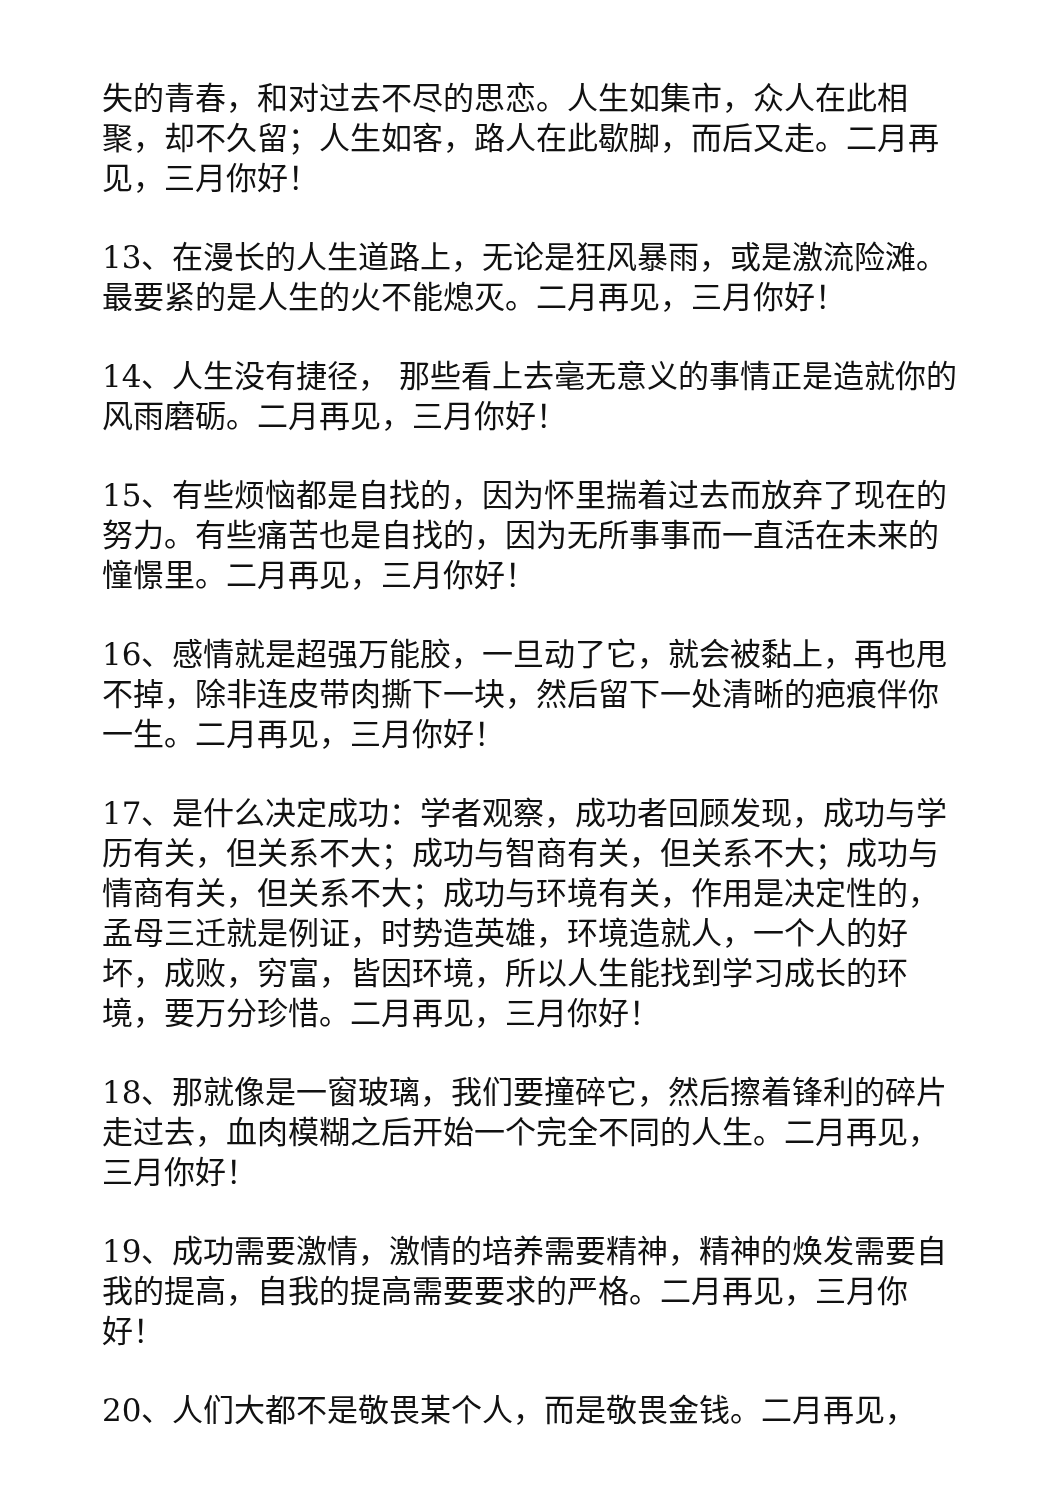失的青春，和对过去不尽的思恋。人生如集市，众人在此相聚，却不久留；人生如客，路人在此歇脚，而后又走。二月再见，三月你好！
13、在漫长的人生道路上，无论是狂风暴雨，或是激流险滩。最要紧的是人生的火不能熄灭。二月再见，三月你好！
14、人生没有捷径， 那些看上去毫无意义的事情正是造就你的风雨磨砺。二月再见，三月你好！
15、有些烦恼都是自找的，因为怀里揣着过去而放弃了现在的努力。有些痛苦也是自找的，因为无所事事而一直活在未来的憧憬里。二月再见，三月你好！
16、感情就是超强万能胶，一旦动了它，就会被黏上，再也甩不掉，除非连皮带肉撕下一块，然后留下一处清晰的疤痕伴你一生。二月再见，三月你好！
17、是什么决定成功：学者观察，成功者回顾发现，成功与学历有关，但关系不大；成功与智商有关，但关系不大；成功与情商有关，但关系不大；成功与环境有关，作用是决定性的，孟母三迁就是例证，时势造英雄，环境造就人，一个人的好坏，成败，穷富，皆因环境，所以人生能找到学习成长的环境，要万分珍惜。二月再见，三月你好！
18、那就像是一窗玻璃，我们要撞碎它，然后擦着锋利的碎片走过去，血肉模糊之后开始一个完全不同的人生。二月再见，三月你好！
19、成功需要激情，激情的培养需要精神，精神的焕发需要自我的提高，自我的提高需要要求的严格。二月再见，三月你好！
20、人们大都不是敬畏某个人，而是敬畏金钱。二月再见，